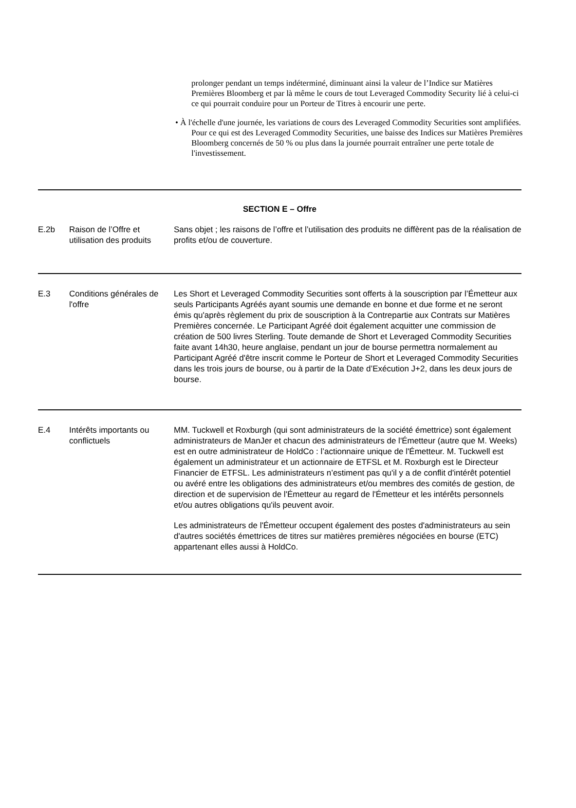prolonger pendant un temps indéterminé, diminuant ainsi la valeur de l’Indice sur Matières Premières Bloomberg et par là même le cours de tout Leveraged Commodity Security lié à celui-ci ce qui pourrait conduire pour un Porteur de Titres à encourir une perte.
• À l'échelle d'une journée, les variations de cours des Leveraged Commodity Securities sont amplifiées. Pour ce qui est des Leveraged Commodity Securities, une baisse des Indices sur Matières Premières Bloomberg concernés de 50 % ou plus dans la journée pourrait entraîner une perte totale de l'investissement.
| SECTION E – Offre | | |
| E.2b | Raison de l’Offre et utilisation des produits | Sans objet ; les raisons de l’offre et l’utilisation des produits ne diffèrent pas de la réalisation de profits et/ou de couverture. |
| E.3 | Conditions générales de l'offre | Les Short et Leveraged Commodity Securities sont offerts à la souscription par l’Émetteur aux seuls Participants Agréés ayant soumis une demande en bonne et due forme et ne seront émis qu'après règlement du prix de souscription à la Contrepartie aux Contrats sur Matières Premières concernée. Le Participant Agréé doit également acquitter une commission de création de 500 livres Sterling. Toute demande de Short et Leveraged Commodity Securities faite avant 14h30, heure anglaise, pendant un jour de bourse permettra normalement au Participant Agréé d'être inscrit comme le Porteur de Short et Leveraged Commodity Securities dans les trois jours de bourse, ou à partir de la Date d’Exécution J+2, dans les deux jours de bourse. |
| E.4 | Intérêts importants ou conflictuels | MM. Tuckwell et Roxburgh (qui sont administrateurs de la société émettrice) sont également administrateurs de ManJer et chacun des administrateurs de l'Émetteur (autre que M. Weeks) est en outre administrateur de HoldCo : l’actionnaire unique de l'Émetteur. M. Tuckwell est également un administrateur et un actionnaire de ETFSL et M. Roxburgh est le Directeur Financier de ETFSL. Les administrateurs n’estiment pas qu'il y a de conflit d'intérêt potentiel ou avéré entre les obligations des administrateurs et/ou membres des comités de gestion, de direction et de supervision de l'Émetteur au regard de l'Émetteur et les intérêts personnels et/ou autres obligations qu'ils peuvent avoir. Les administrateurs de l'Émetteur occupent également des postes d'administrateurs au sein d'autres sociétés émettrices de titres sur matières premières négociées en bourse (ETC) appartenant elles aussi à HoldCo. |